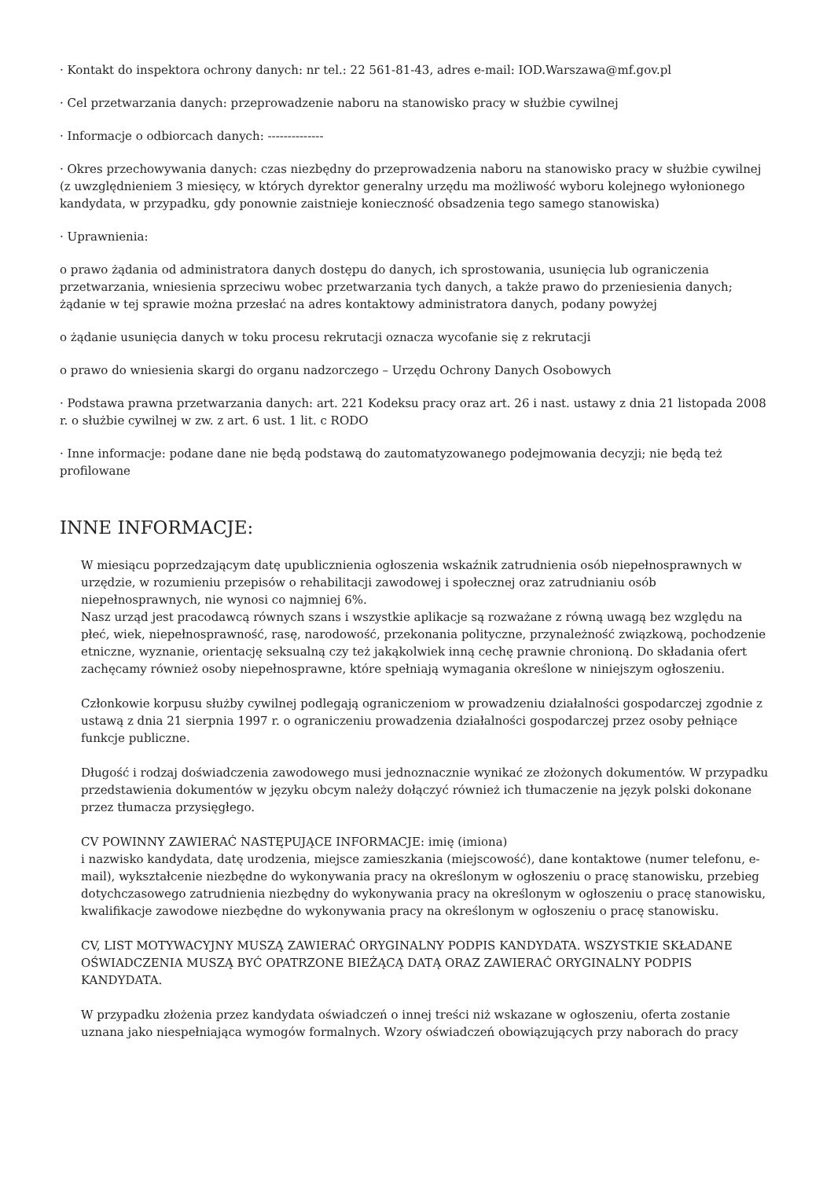· Kontakt do inspektora ochrony danych: nr tel.: 22 561-81-43, adres e-mail: IOD.Warszawa@mf.gov.pl
· Cel przetwarzania danych: przeprowadzenie naboru na stanowisko pracy w służbie cywilnej
· Informacje o odbiorcach danych: --------------
· Okres przechowywania danych: czas niezbędny do przeprowadzenia naboru na stanowisko pracy w służbie cywilnej (z uwzględnieniem 3 miesięcy, w których dyrektor generalny urzędu ma możliwość wyboru kolejnego wyłonionego kandydata, w przypadku, gdy ponownie zaistnieje konieczność obsadzenia tego samego stanowiska)
· Uprawnienia:
o prawo żądania od administratora danych dostępu do danych, ich sprostowania, usunięcia lub ograniczenia przetwarzania, wniesienia sprzeciwu wobec przetwarzania tych danych, a także prawo do przeniesienia danych; żądanie w tej sprawie można przesłać na adres kontaktowy administratora danych, podany powyżej
o żądanie usunięcia danych w toku procesu rekrutacji oznacza wycofanie się z rekrutacji
o prawo do wniesienia skargi do organu nadzorczego – Urzędu Ochrony Danych Osobowych
· Podstawa prawna przetwarzania danych: art. 221 Kodeksu pracy oraz art. 26 i nast. ustawy z dnia 21 listopada 2008 r. o służbie cywilnej w zw. z art. 6 ust. 1 lit. c RODO
· Inne informacje: podane dane nie będą podstawą do zautomatyzowanego podejmowania decyzji; nie będą też profilowane
INNE INFORMACJE:
W miesiącu poprzedzającym datę upublicznienia ogłoszenia wskaźnik zatrudnienia osób niepełnosprawnych w urzędzie, w rozumieniu przepisów o rehabilitacji zawodowej i społecznej oraz zatrudnianiu osób niepełnosprawnych, nie wynosi co najmniej 6%.
Nasz urząd jest pracodawcą równych szans i wszystkie aplikacje są rozważane z równą uwagą bez względu na płeć, wiek, niepełnosprawność, rasę, narodowość, przekonania polityczne, przynależność związkową, pochodzenie etniczne, wyznanie, orientację seksualną czy też jakąkolwiek inną cechę prawnie chronioną. Do składania ofert zachęcamy również osoby niepełnosprawne, które spełniają wymagania określone w niniejszym ogłoszeniu.
Członkowie korpusu służby cywilnej podlegają ograniczeniom w prowadzeniu działalności gospodarczej zgodnie z ustawą z dnia 21 sierpnia 1997 r. o ograniczeniu prowadzenia działalności gospodarczej przez osoby pełniące funkcje publiczne.
Długość i rodzaj doświadczenia zawodowego musi jednoznacznie wynikać ze złożonych dokumentów. W przypadku przedstawienia dokumentów w języku obcym należy dołączyć również ich tłumaczenie na język polski dokonane przez tłumacza przysięgłego.
CV POWINNY ZAWIERAĆ NASTĘPUJĄCE INFORMACJE: imię (imiona)
i nazwisko kandydata, datę urodzenia, miejsce zamieszkania (miejscowość), dane kontaktowe (numer telefonu, e-mail), wykształcenie niezbędne do wykonywania pracy na określonym w ogłoszeniu o pracę stanowisku, przebieg dotychczasowego zatrudnienia niezbędny do wykonywania pracy na określonym w ogłoszeniu o pracę stanowisku, kwalifikacje zawodowe niezbędne do wykonywania pracy na określonym w ogłoszeniu o pracę stanowisku.
CV, LIST MOTYWACYJNY MUSZĄ ZAWIERAĆ ORYGINALNY PODPIS KANDYDATA. WSZYSTKIE SKŁADANE OŚWIADCZENIA MUSZĄ BYĆ OPATRZONE BIEŻĄCĄ DATĄ ORAZ ZAWIERAĆ ORYGINALNY PODPIS KANDYDATA.
W przypadku złożenia przez kandydata oświadczeń o innej treści niż wskazane w ogłoszeniu, oferta zostanie uznana jako niespełniająca wymogów formalnych. Wzory oświadczeń obowiązujących przy naborach do pracy